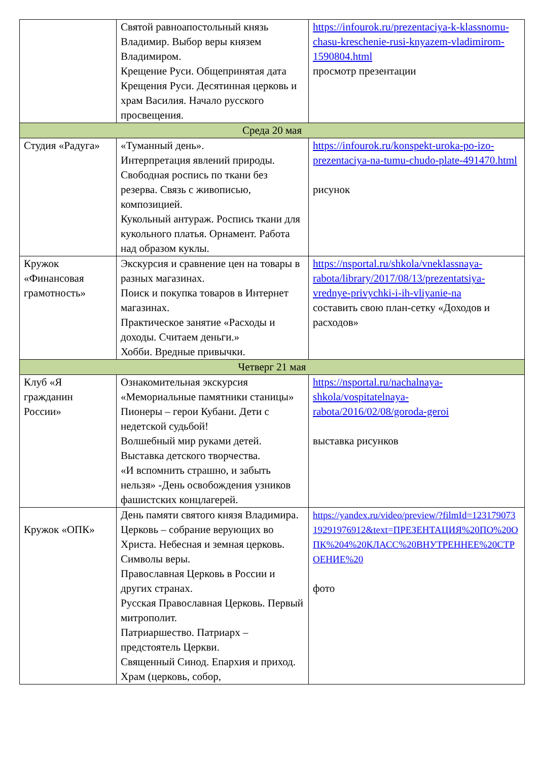| | Святой равноапостольный князь Владимир. Выбор веры князем Владимиром. Крещение Руси. Общепринятая дата Крещения Руси. Десятинная церковь и храм Василия. Начало русского просвещения. | https://infourok.ru/prezentaciya-k-klassnomu-chasu-kreschenie-rusi-knyazem-vladimirom-1590804.html просмотр презентации |
| Среда 20 мая | | |
| Студия «Радуга» | «Туманный день». Интерпретация явлений природы. Свободная роспись по ткани без резерва. Связь с живописью, композицией. Кукольный антураж. Роспись ткани для кукольного платья. Орнамент. Работа над образом куклы. | https://infourok.ru/konspekt-uroka-po-izo-prezentaciya-na-tumu-chudo-plate-491470.html рисунок |
| Кружок «Финансовая грамотность» | Экскурсия и сравнение цен на товары в разных магазинах. Поиск и покупка товаров в Интернет магазинах. Практическое занятие «Расходы и доходы. Считаем деньги.» Хобби. Вредные привычки. | https://nsportal.ru/shkola/vneklassnaya-rabota/library/2017/08/13/prezentatsiya-vrednye-privychki-i-ih-vliyanie-na составить свою план-сетку «Доходов и расходов» |
| Четверг 21 мая | | |
| Клуб «Я гражданин России» | Ознакомительная экскурсия «Мемориальные памятники станицы» Пионеры – герои Кубани. Дети с недетской судьбой! Волшебный мир руками детей. Выставка детского творчества. «И вспомнить страшно, и забыть нельзя» -День освобождения узников фашистских концлагерей. | https://nsportal.ru/nachalnaya-shkola/vospitatelnaya-rabota/2016/02/08/goroda-geroi выставка рисунков |
| Кружок «ОПК» | День памяти святого князя Владимира. Церковь – собрание верующих во Христа. Небесная и земная церковь. Символы веры. Православная Церковь в России и других странах. Русская Православная Церковь. Первый митрополит. Патриаршество. Патриарх – предстоятель Церкви. Священный Синод. Епархия и приход. Храм (церковь, собор, | https://yandex.ru/video/preview/?filmId=12317907319291976912&text=ПРЕЗЕНТАЦИЯ%20ПО%20ОПК%204%20КЛАСС%20ВНУТРЕННЕЕ%20СТРОЕНИЕ%20 фото |